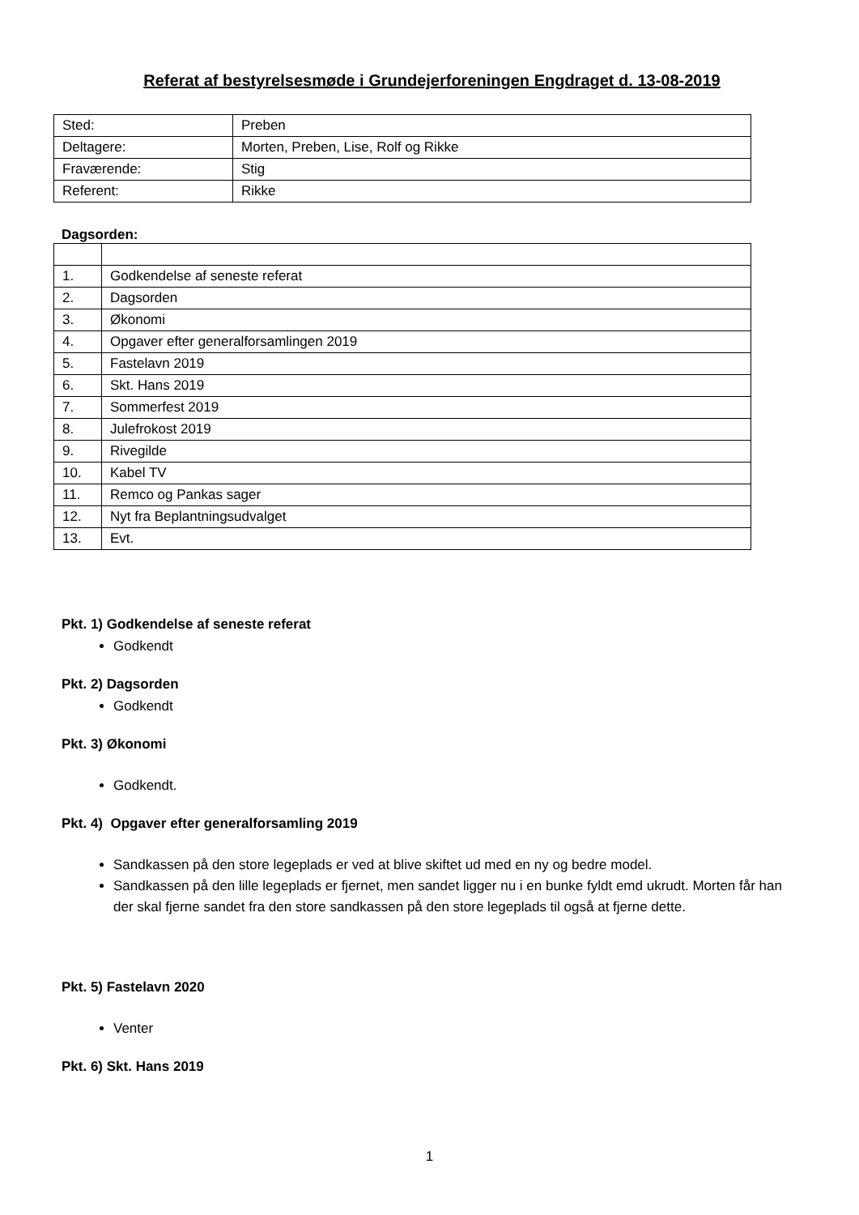Referat af bestyrelsesmøde i Grundejerforeningen Engdraget d. 13-08-2019
| Sted: | Preben |
| Deltagere: | Morten, Preben, Lise, Rolf og Rikke |
| Fraværende: | Stig |
| Referent: | Rikke |
Dagsorden:
| 1. | Godkendelse af seneste referat |
| 2. | Dagsorden |
| 3. | Økonomi |
| 4. | Opgaver efter generalforsamlingen 2019 |
| 5. | Fastelavn 2019 |
| 6. | Skt. Hans 2019 |
| 7. | Sommerfest 2019 |
| 8. | Julefrokost 2019 |
| 9. | Rivegilde |
| 10. | Kabel TV |
| 11. | Remco og Pankas sager |
| 12. | Nyt fra Beplantningsudvalget |
| 13. | Evt. |
Pkt. 1) Godkendelse af seneste referat
Godkendt
Pkt. 2) Dagsorden
Godkendt
Pkt. 3) Økonomi
Godkendt.
Pkt. 4) Opgaver efter generalforsamling 2019
Sandkassen på den store legeplads er ved at blive skiftet ud med en ny og bedre model.
Sandkassen på den lille legeplads er fjernet, men sandet ligger nu i en bunke fyldt emd ukrudt. Morten får han der skal fjerne sandet fra den store sandkassen på den store legeplads til også at fjerne dette.
Pkt. 5) Fastelavn 2020
Venter
Pkt. 6) Skt. Hans 2019
1